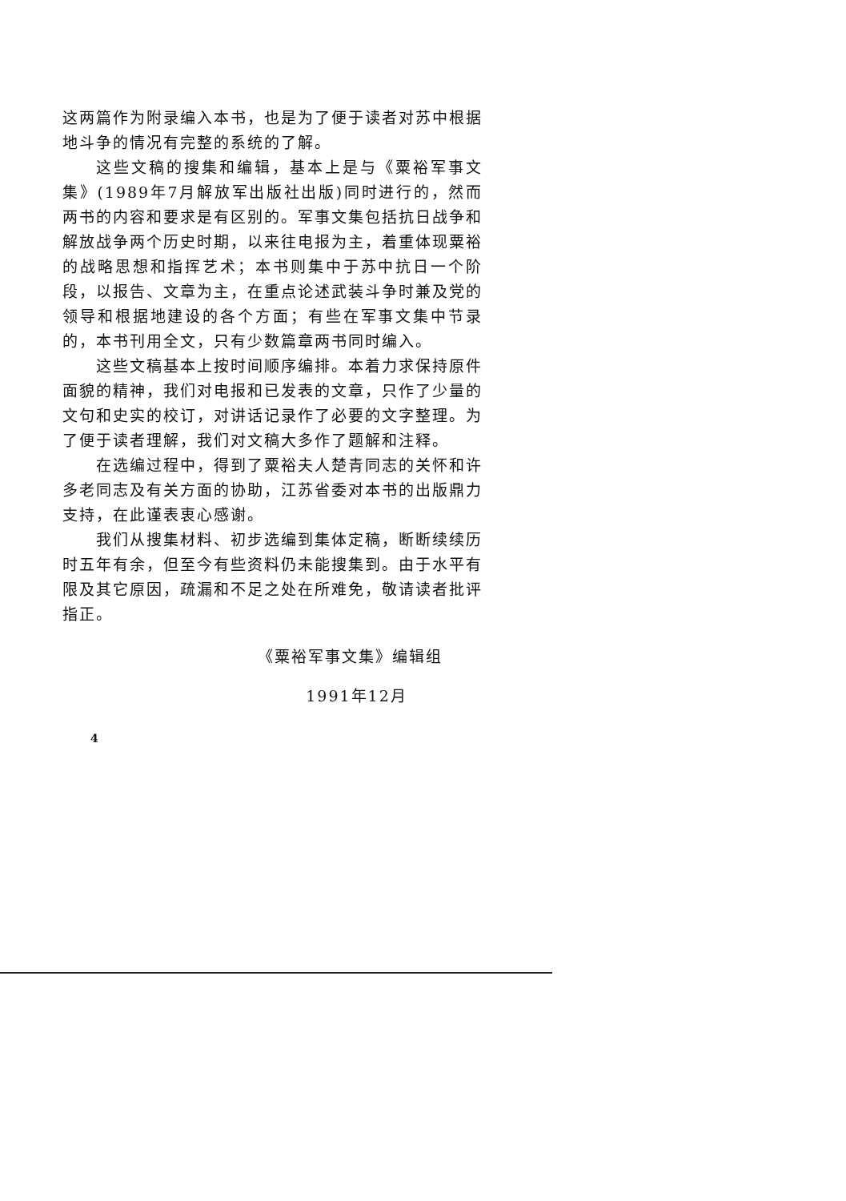这两篇作为附录编入本书，也是为了便于读者对苏中根据地斗争的情况有完整的系统的了解。
这些文稿的搜集和编辑，基本上是与《粟裕军事文集》(1989年7月解放军出版社出版)同时进行的，然而两书的内容和要求是有区别的。军事文集包括抗日战争和解放战争两个历史时期，以来往电报为主，着重体现粟裕的战略思想和指挥艺术；本书则集中于苏中抗日一个阶段，以报告、文章为主，在重点论述武装斗争时兼及党的领导和根据地建设的各个方面；有些在军事文集中节录的，本书刊用全文，只有少数篇章两书同时编入。
这些文稿基本上按时间顺序编排。本着力求保持原件面貌的精神，我们对电报和已发表的文章，只作了少量的文句和史实的校订，对讲话记录作了必要的文字整理。为了便于读者理解，我们对文稿大多作了题解和注释。
在选编过程中，得到了粟裕夫人楚青同志的关怀和许多老同志及有关方面的协助，江苏省委对本书的出版鼎力支持，在此谨表衷心感谢。
我们从搜集材料、初步选编到集体定稿，断断续续历时五年有余，但至今有些资料仍未能搜集到。由于水平有限及其它原因，疏漏和不足之处在所难免，敬请读者批评指正。
《粟裕军事文集》编辑组
1991年12月
4